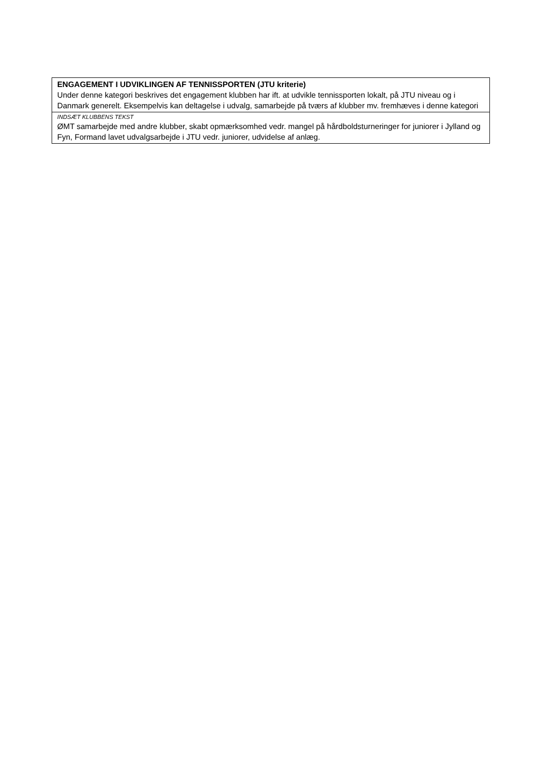| ENGAGEMENT I UDVIKLINGEN AF TENNISSPORTEN (JTU kriterie) Under denne kategori beskrives det engagement klubben har ift. at udvikle tennissporten lokalt, på JTU niveau og i Danmark generelt. Eksempelvis kan deltagelse i udvalg, samarbejde på tværs af klubber mv. fremhæves i denne kategori |
| INDSÆT KLUBBENS TEKST ØMT samarbejde med andre klubber, skabt opmærksomhed vedr. mangel på hårdboldsturneringer for juniorer i Jylland og Fyn, Formand lavet udvalgsarbejde i JTU vedr. juniorer, udvidelse af anlæg. |